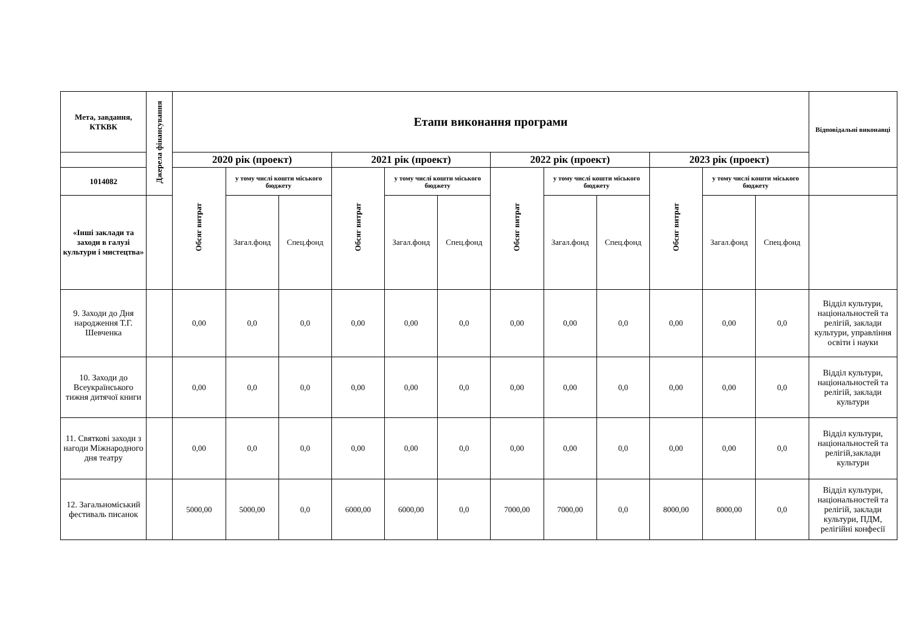| Мета, завдання, КТКВК | Джерела фінансування | Етапи виконання програми | | | | | | | | | | | | Відповідальні виконавці |
| --- | --- | --- | --- | --- | --- | --- | --- | --- | --- | --- | --- | --- | --- | --- |
| | | 2020 рік (проект) | | | 2021 рік (проект) | | | 2022 рік (проект) | | | 2023 рік (проект) | | | |
| 1014082 | | Обсяг витрат | у тому числі кошти міського бюджету | | Обсяг витрат | у тому числі кошти міського бюджету | | Обсяг витрат | у тому числі кошти міського бюджету | | Обсяг витрат | у тому числі кошти міського бюджету | | |
| «Інші заклади та заходи в галузі культури і мистецтва» | | | Загал.фонд | Спец.фонд | | Загал.фонд | Спец.фонд | | Загал.фонд | Спец.фонд | | Загал.фонд | Спец.фонд | |
| 9. Заходи до Дня народження Т.Г. Шевченка | | 0,00 | 0,0 | 0,0 | 0,00 | 0,00 | 0,0 | 0,00 | 0,00 | 0,0 | 0,00 | 0,00 | 0,0 | Відділ культури, національностей та релігій, заклади культури, управління освіти і науки |
| 10. Заходи до Всеукраїнського тижня дитячої книги | | 0,00 | 0,0 | 0,0 | 0,00 | 0,00 | 0,0 | 0,00 | 0,00 | 0,0 | 0,00 | 0,00 | 0,0 | Відділ культури, національностей та релігій, заклади культури |
| 11. Святкові заходи з нагоди Міжнародного дня театру | | 0,00 | 0,0 | 0,0 | 0,00 | 0,00 | 0,0 | 0,00 | 0,00 | 0,0 | 0,00 | 0,00 | 0,0 | Відділ культури, національностей та релігій,заклади культури |
| 12. Загальноміський фестиваль писанок | | 5000,00 | 5000,00 | 0,0 | 6000,00 | 6000,00 | 0,0 | 7000,00 | 7000,00 | 0,0 | 8000,00 | 8000,00 | 0,0 | Відділ культури, національностей та релігій, заклади культури, ПДМ, релігійні конфесії |